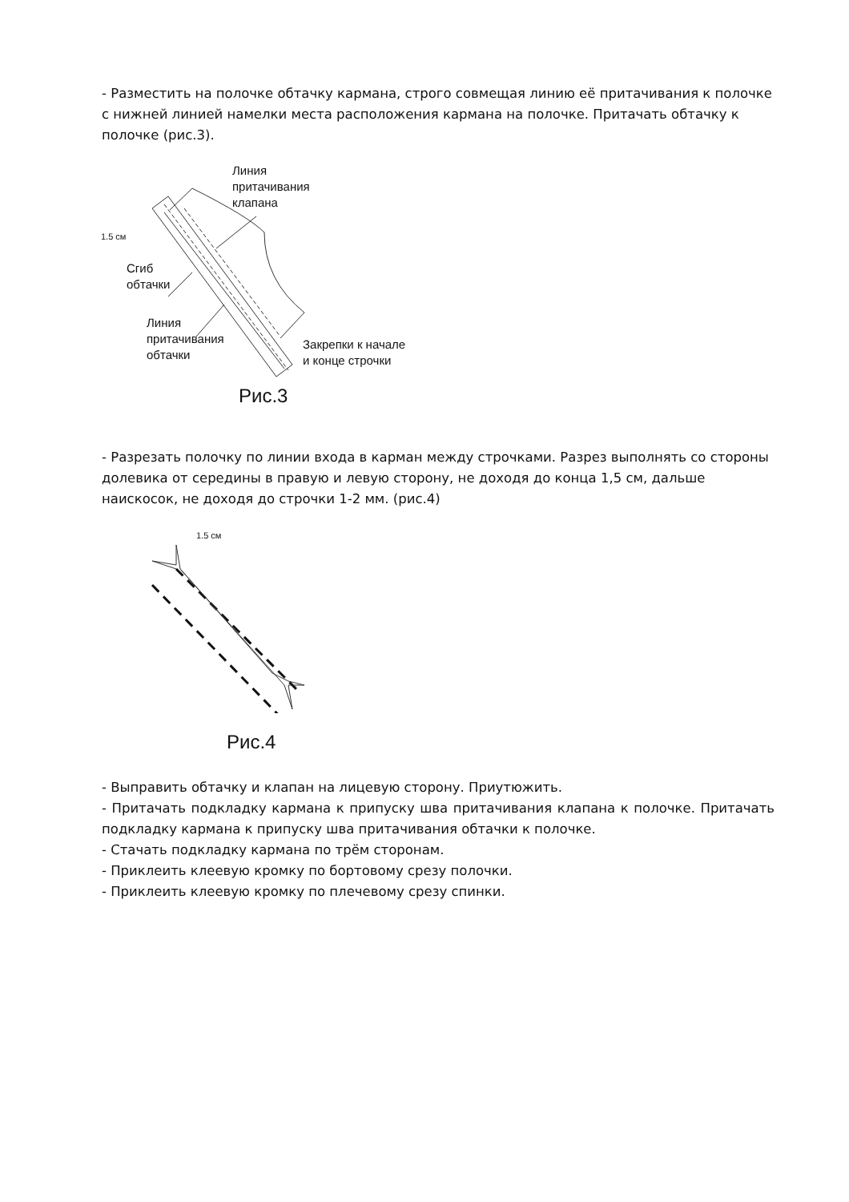- Разместить на полочке обтачку кармана, строго совмещая линию её притачивания к полочке с нижней линией намелки места расположения кармана на полочке. Притачать обтачку к полочке (рис.3).
Линия
притачивания
клапана
1.5 см
Сгиб
обтачки
Линия
притачивания
обтачки
Закрепки к начале
и конце строчки
Рис.3
- Разрезать полочку по линии входа в карман между строчками. Разрез выполнять со стороны долевика от середины в правую и левую сторону, не доходя до конца 1,5 см, дальше наискосок, не доходя до строчки 1-2 мм. (рис.4)
1.5 см
Рис.4
- Выправить обтачку и клапан на лицевую сторону. Приутюжить.
- Притачать подкладку кармана к припуску шва притачивания клапана к полочке. Притачать подкладку кармана к припуску шва притачивания обтачки к полочке.
- Стачать подкладку кармана по трём сторонам.
- Приклеить клеевую кромку по бортовому срезу полочки.
- Приклеить клеевую кромку по плечевому срезу спинки.